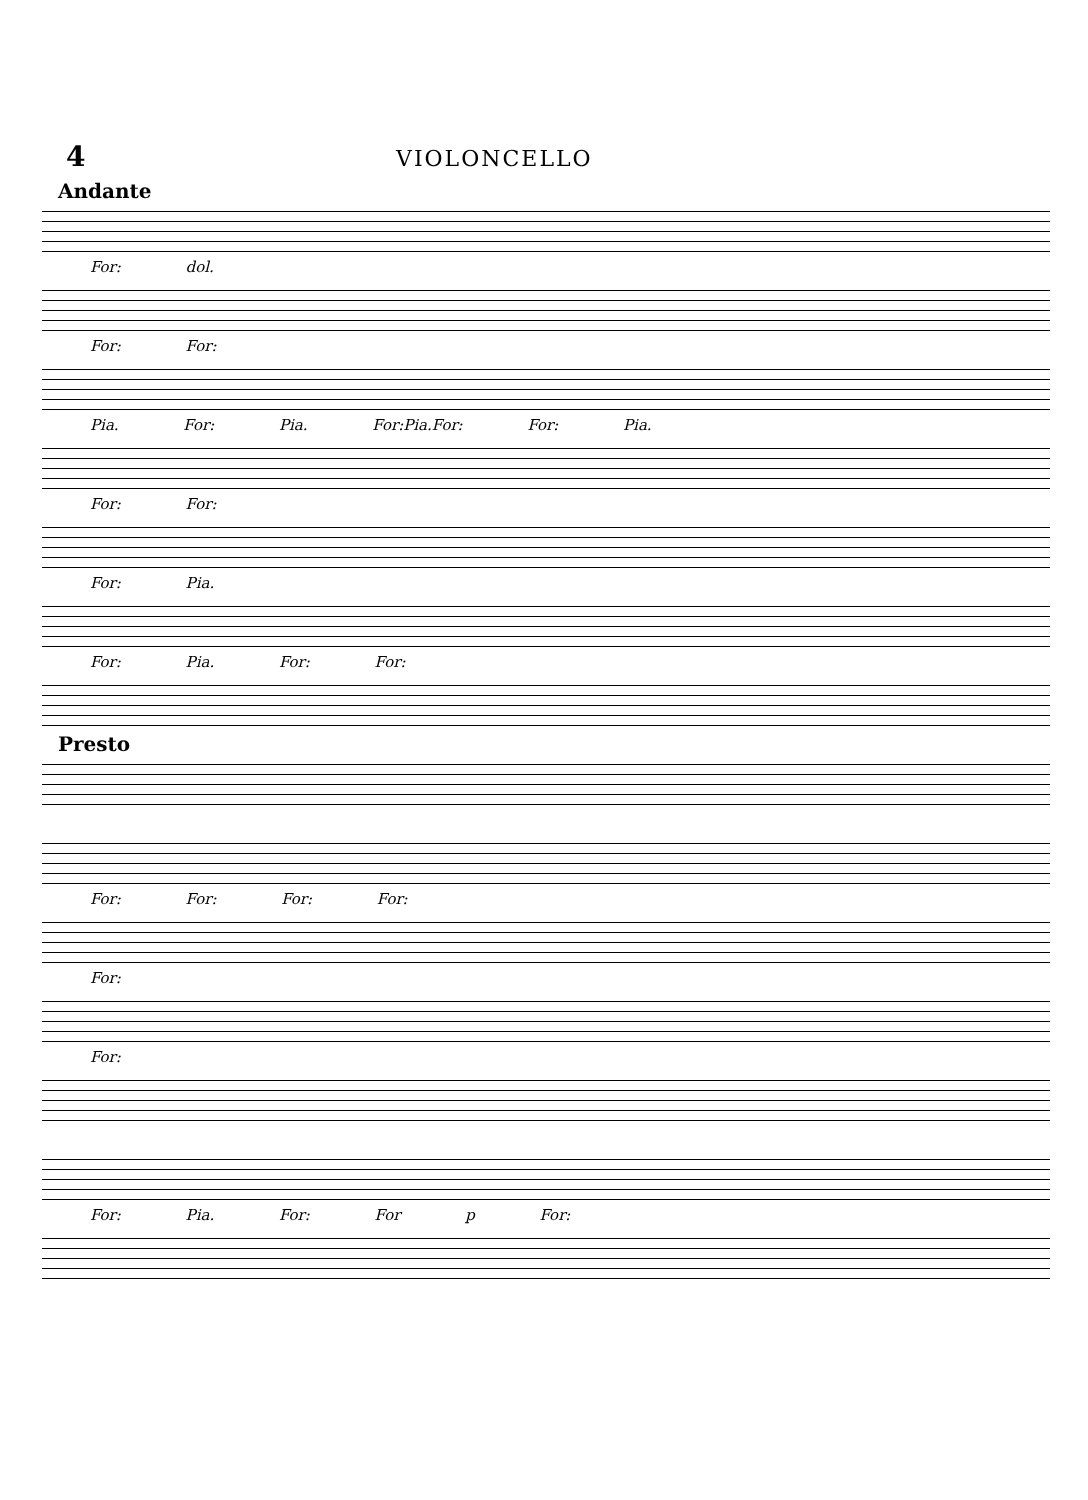4
VIOLONCELLO
Andante
For: dol.
For: For:
Pia. For: Pia. For:Pia.For: For: Pia.
For: For:
For: Pia.
For: Pia. For: For:
Presto
For: For: For: For:
For:
For:
For: Pia. For: For p For: